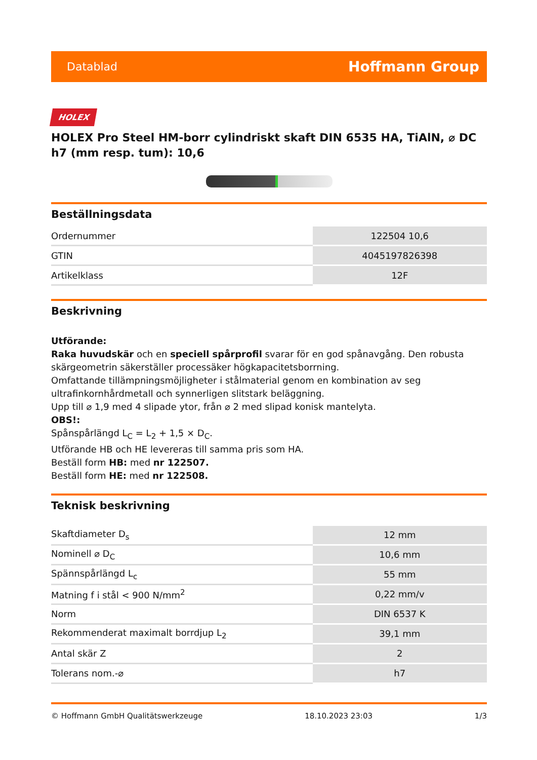Datablad Hoffmann Group
HOLEX
HOLEX Pro Steel HM-borr cylindriskt skaft DIN 6535 HA, TiAlN, ⌀ DC h7 (mm resp. tum): 10,6
Beställningsdata
| Ordernummer | 122504 10,6 |
| GTIN | 4045197826398 |
| Artikelklass | 12F |
Beskrivning
Utförande:
Raka huvudskär och en speciell spårprofil svarar för en god spånavgång. Den robusta skärgeometrin säkerställer processäker högkapacitetsborrning.
Omfattande tillämpningsmöjligheter i stålmaterial genom en kombination av seg ultrafinkornhårdmetall och synnerligen slitstark beläggning.
Upp till ⌀ 1,9 med 4 slipade ytor, från ⌀ 2 med slipad konisk mantelyta.
OBS!:
Spånspårlängd L<sub>C</sub> = L<sub>2</sub> + 1,5 × D<sub>C</sub>.
Utförande HB och HE levereras till samma pris som HA.
Beställ form HB: med nr 122507.
Beställ form HE: med nr 122508.
Teknisk beskrivning
| Skaftdiameter D<sub>s</sub> | 12 mm |
| Nominell ⌀ D<sub>C</sub> | 10,6 mm |
| Spännspårlängd L<sub>c</sub> | 55 mm |
| Matning f i stål < 900 N/mm<sup>2</sup> | 0,22 mm/v |
| Norm | DIN 6537 K |
| Rekommenderat maximalt borrdjup L<sub>2</sub> | 39,1 mm |
| Antal skär Z | 2 |
| Tolerans nom.-⌀ | h7 |
© Hoffmann GmbH Qualitätswerkzeuge 18.10.2023 23:03 1/3